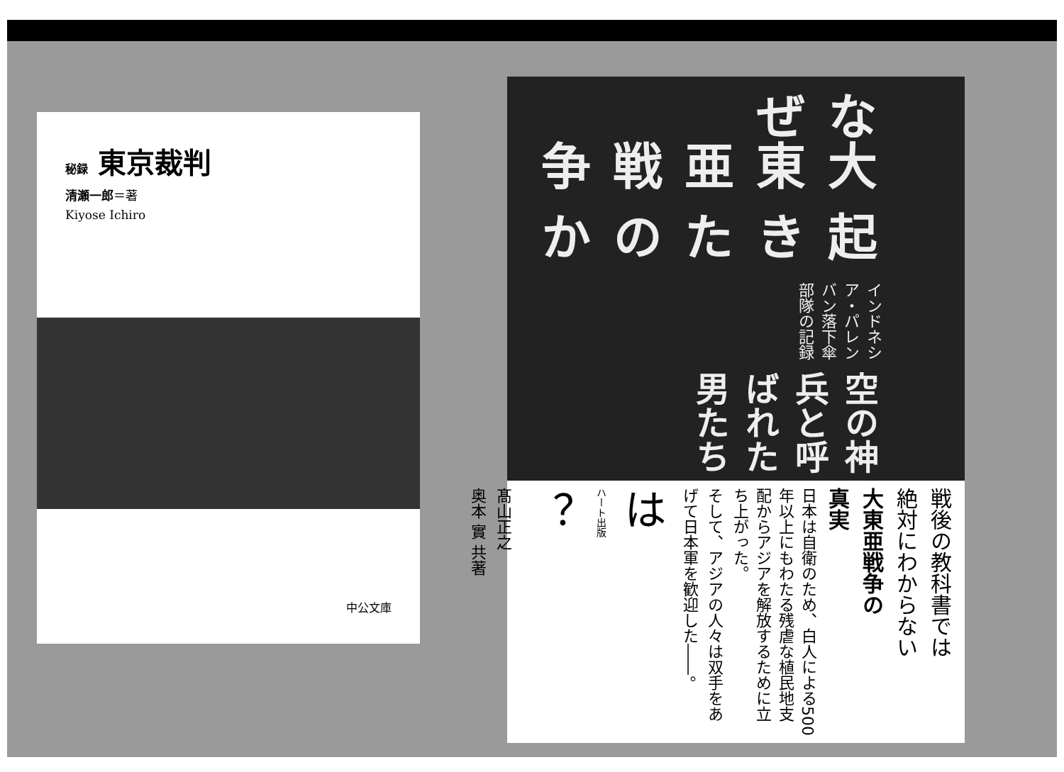秘録 東京裁判
清瀬一郎＝著
Kiyose Ichiro
中公文庫
なぜ
大東亜戦争
起きたのか
インドネシア・パレンバン落下傘部隊の記録
空の神兵と呼ばれた男たち
戦後の教科書では
絶対にわからない
大東亜戦争の
真実
日本は自衛のため、白人による500年以上にもわたる残虐な植民地支配からアジアを解放するために立ち上がった。
そして、アジアの人々は双手をあげて日本軍を歓迎した――。
は
ハート出版
？
髙山正之
奥本 實 共著